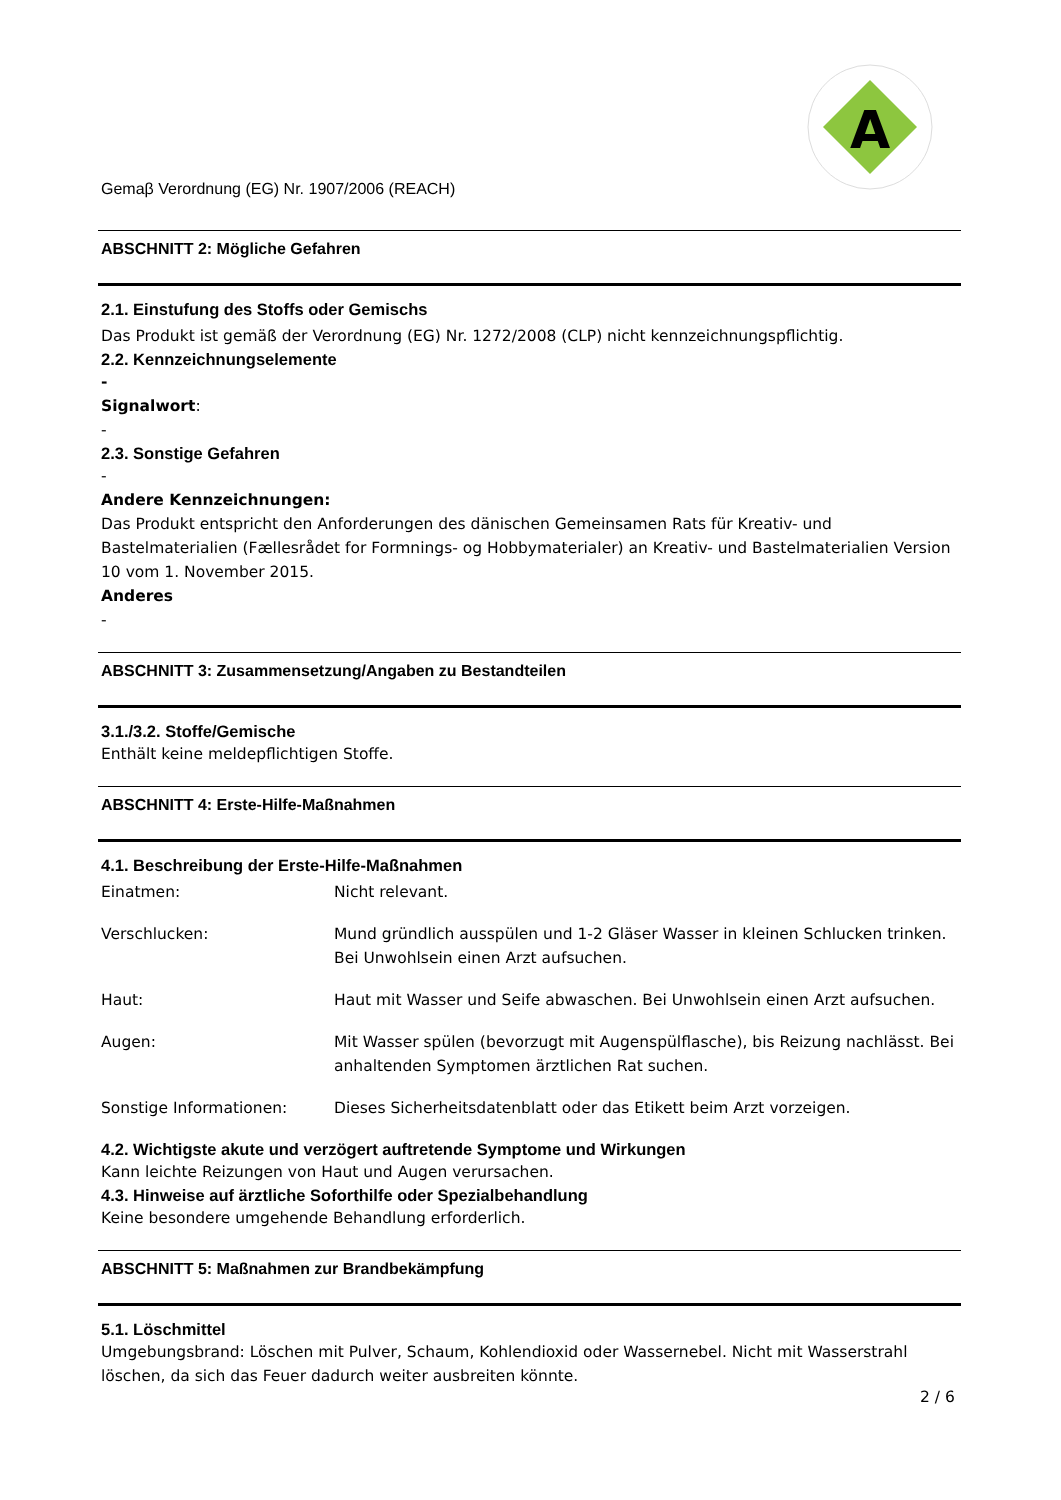A
Gemaβ Verordnung (EG) Nr. 1907/2006 (REACH)
ABSCHNITT 2: Mögliche Gefahren
2.1. Einstufung des Stoffs oder Gemischs
Das Produkt ist gemäß der Verordnung (EG) Nr. 1272/2008 (CLP) nicht kennzeichnungspflichtig.
2.2. Kennzeichnungselemente
-
Signalwort:
-
2.3. Sonstige Gefahren
-
Andere Kennzeichnungen:
Das Produkt entspricht den Anforderungen des dänischen Gemeinsamen Rats für Kreativ- und Bastelmaterialien (Fællesrådet for Formnings- og Hobbymaterialer) an Kreativ- und Bastelmaterialien Version 10 vom 1. November 2015.
Anderes
-
ABSCHNITT 3: Zusammensetzung/Angaben zu Bestandteilen
3.1./3.2. Stoffe/Gemische
Enthält keine meldepflichtigen Stoffe.
ABSCHNITT 4: Erste-Hilfe-Maßnahmen
4.1. Beschreibung der Erste-Hilfe-Maßnahmen
Einatmen: Nicht relevant.
Verschlucken: Mund gründlich ausspülen und 1-2 Gläser Wasser in kleinen Schlucken trinken. Bei Unwohlsein einen Arzt aufsuchen.
Haut: Haut mit Wasser und Seife abwaschen. Bei Unwohlsein einen Arzt aufsuchen.
Augen: Mit Wasser spülen (bevorzugt mit Augenspülflasche), bis Reizung nachlässt. Bei anhaltenden Symptomen ärztlichen Rat suchen.
Sonstige Informationen: Dieses Sicherheitsdatenblatt oder das Etikett beim Arzt vorzeigen.
4.2. Wichtigste akute und verzögert auftretende Symptome und Wirkungen
Kann leichte Reizungen von Haut und Augen verursachen.
4.3. Hinweise auf ärztliche Soforthilfe oder Spezialbehandlung
Keine besondere umgehende Behandlung erforderlich.
ABSCHNITT 5: Maßnahmen zur Brandbekämpfung
5.1. Löschmittel
Umgebungsbrand: Löschen mit Pulver, Schaum, Kohlendioxid oder Wassernebel. Nicht mit Wasserstrahl löschen, da sich das Feuer dadurch weiter ausbreiten könnte.
2 / 6